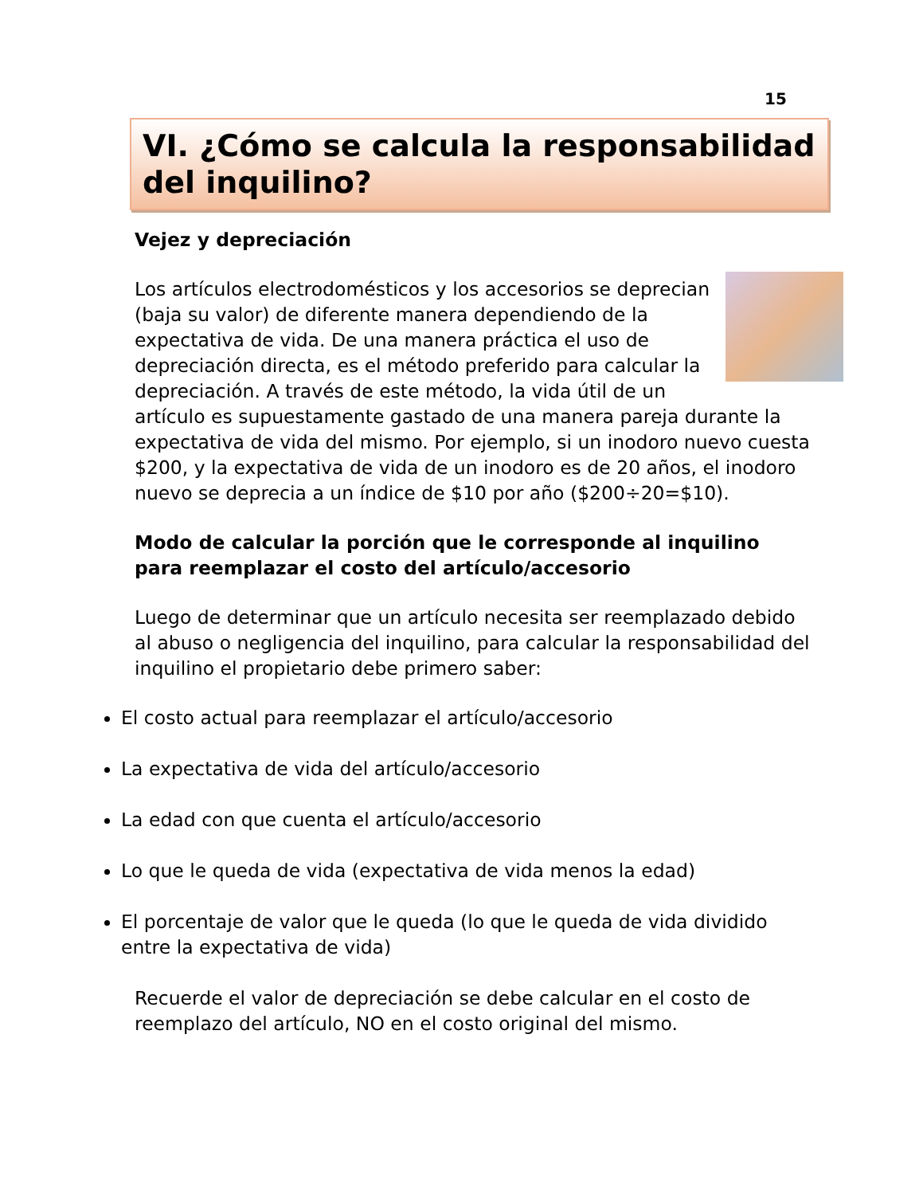15
VI. ¿Cómo se calcula la responsabilidad del inquilino?
Vejez y depreciación
Los artículos electrodomésticos y los accesorios se deprecian (baja su valor) de diferente manera dependiendo de la expectativa de vida. De una manera práctica el uso de depreciación directa, es el método preferido para calcular la depreciación. A través de este método, la vida útil de un artículo es supuestamente gastado de una manera pareja durante la expectativa de vida del mismo. Por ejemplo, si un inodoro nuevo cuesta $200, y la expectativa de vida de un inodoro es de 20 años, el inodoro nuevo se deprecia a un índice de $10 por año ($200÷20=$10).
Modo de calcular la porción que le corresponde al inquilino para reemplazar el costo del artículo/accesorio
Luego de determinar que un artículo necesita ser reemplazado debido al abuso o negligencia del inquilino, para calcular la responsabilidad del inquilino el propietario debe primero saber:
El costo actual para reemplazar el artículo/accesorio
La expectativa de vida del artículo/accesorio
La edad con que cuenta el artículo/accesorio
Lo que le queda de vida (expectativa de vida menos la edad)
El porcentaje de valor que le queda (lo que le queda de vida dividido entre la expectativa de vida)
Recuerde el valor de depreciación se debe calcular en el costo de reemplazo del artículo, NO en el costo original del mismo.